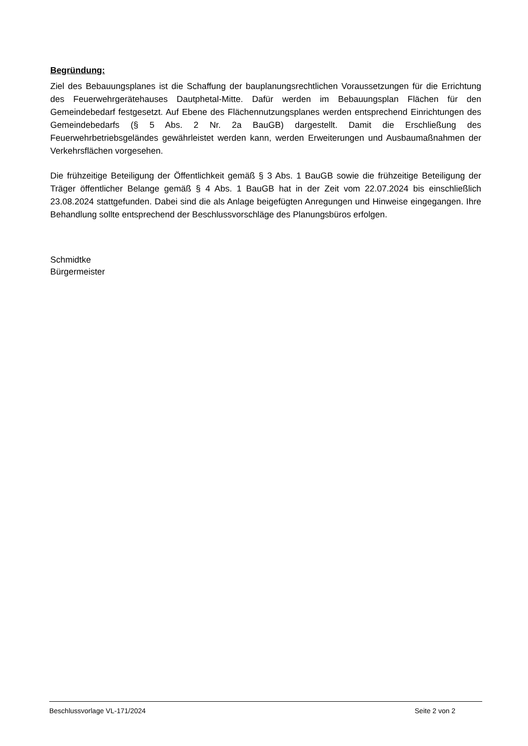Begründung:
Ziel des Bebauungsplanes ist die Schaffung der bauplanungsrechtlichen Voraussetzungen für die Errichtung des Feuerwehrgerätehauses Dautphetal-Mitte. Dafür werden im Bebauungsplan Flächen für den Gemeindebedarf festgesetzt. Auf Ebene des Flächennutzungsplanes werden entsprechend Einrichtungen des Gemeindebedarfs (§ 5 Abs. 2 Nr. 2a BauGB) dargestellt. Damit die Erschließung des Feuerwehrbetriebsgeländes gewährleistet werden kann, werden Erweiterungen und Ausbaumaßnahmen der Verkehrsflächen vorgesehen.
Die frühzeitige Beteiligung der Öffentlichkeit gemäß § 3 Abs. 1 BauGB sowie die frühzeitige Beteiligung der Träger öffentlicher Belange gemäß § 4 Abs. 1 BauGB hat in der Zeit vom 22.07.2024 bis einschließlich 23.08.2024 stattgefunden. Dabei sind die als Anlage beigefügten Anregungen und Hinweise eingegangen. Ihre Behandlung sollte entsprechend der Beschlussvorschläge des Planungsbüros erfolgen.
Schmidtke
Bürgermeister
Beschlussvorlage VL-171/2024 Seite 2 von 2